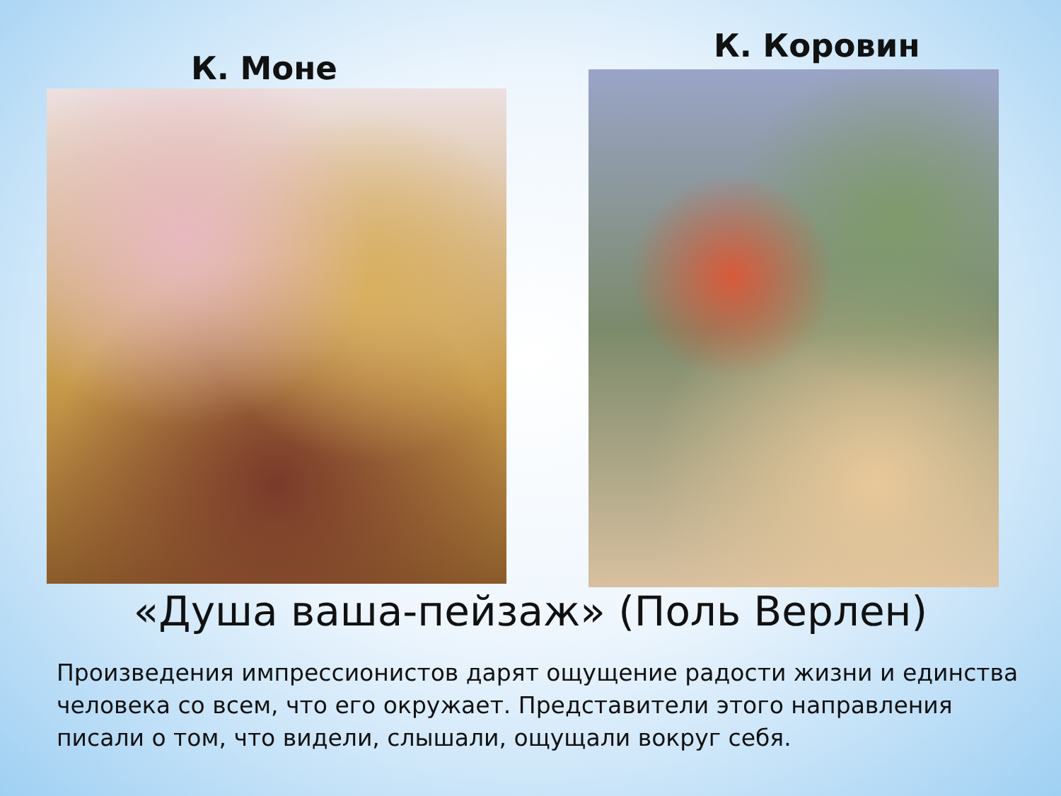К. Моне
К. Коровин
«Душа ваша-пейзаж» (Поль Верлен)
Произведения импрессионистов дарят ощущение радости жизни и единства человека со всем, что его окружает. Представители этого направления писали о том, что видели, слышали, ощущали вокруг себя.